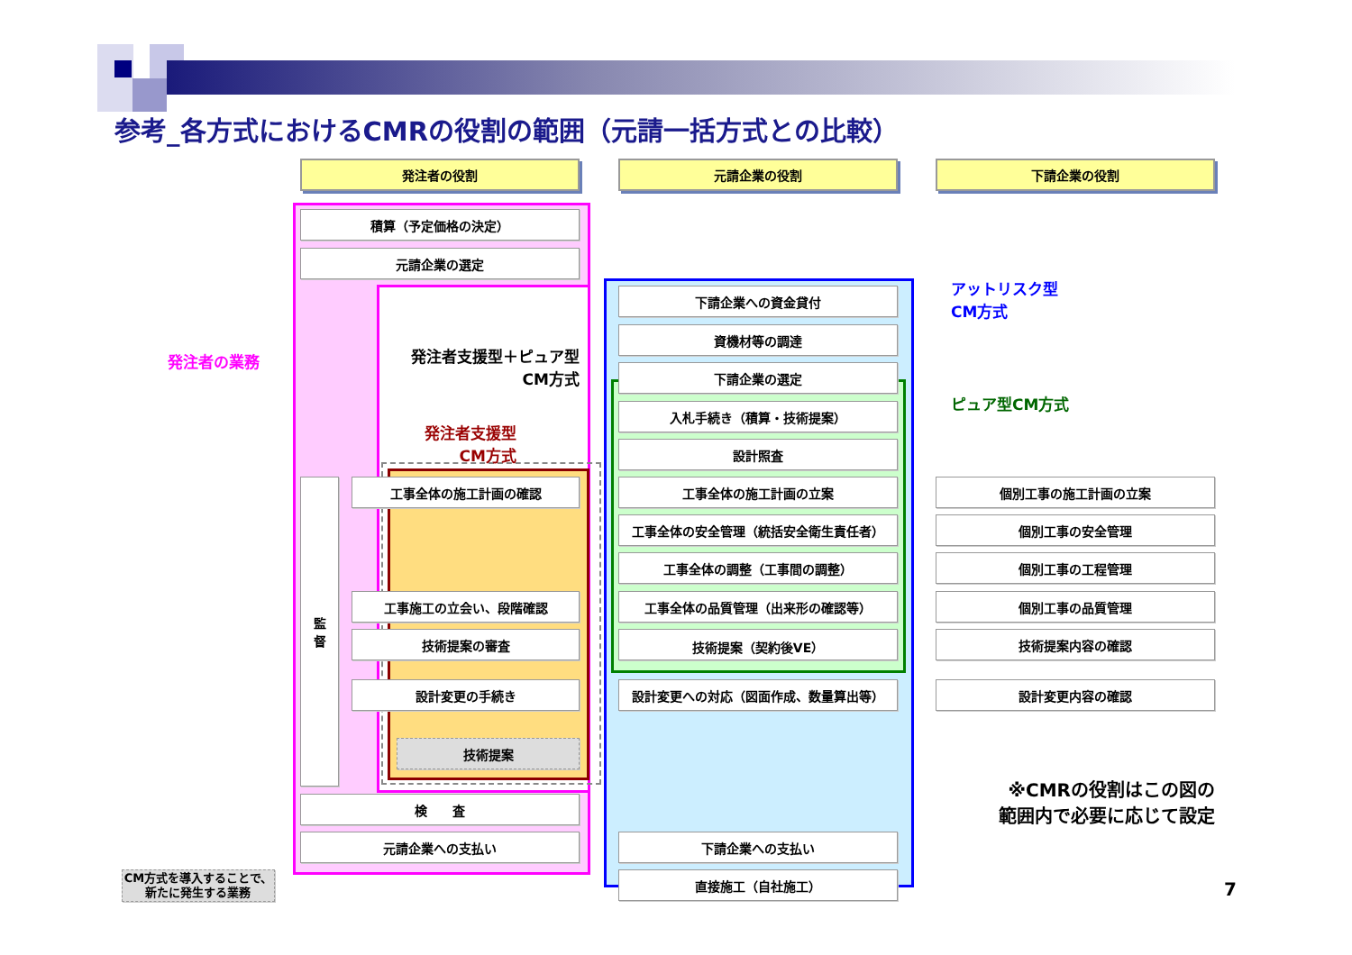参考_各方式におけるCMRの役割の範囲（元請一括方式との比較）
発注者の役割
元請企業の役割
下請企業の役割
積算（予定価格の決定）
元請企業の選定
下請企業への資金貸付
アットリスク型
CM方式
資機材等の調達
発注者の業務
発注者支援型＋ピュア型
CM方式
下請企業の選定
入札手続き（積算・技術提案）
ピュア型CM方式
発注者支援型
CM方式
設計照査
監
督
工事全体の施工計画の確認
工事全体の施工計画の立案
個別工事の施工計画の立案
工事全体の安全管理（統括安全衛生責任者）
個別工事の安全管理
工事全体の調整（工事間の調整）
個別工事の工程管理
工事施工の立会い、段階確認
工事全体の品質管理（出来形の確認等）
個別工事の品質管理
技術提案の審査
技術提案（契約後VE）
技術提案内容の確認
設計変更の手続き
設計変更への対応（図面作成、数量算出等）
設計変更内容の確認
技術提案
検　　査
※CMRの役割はこの図の
範囲内で必要に応じて設定
元請企業への支払い
下請企業への支払い
CM方式を導入することで、
新たに発生する業務
直接施工（自社施工）
7